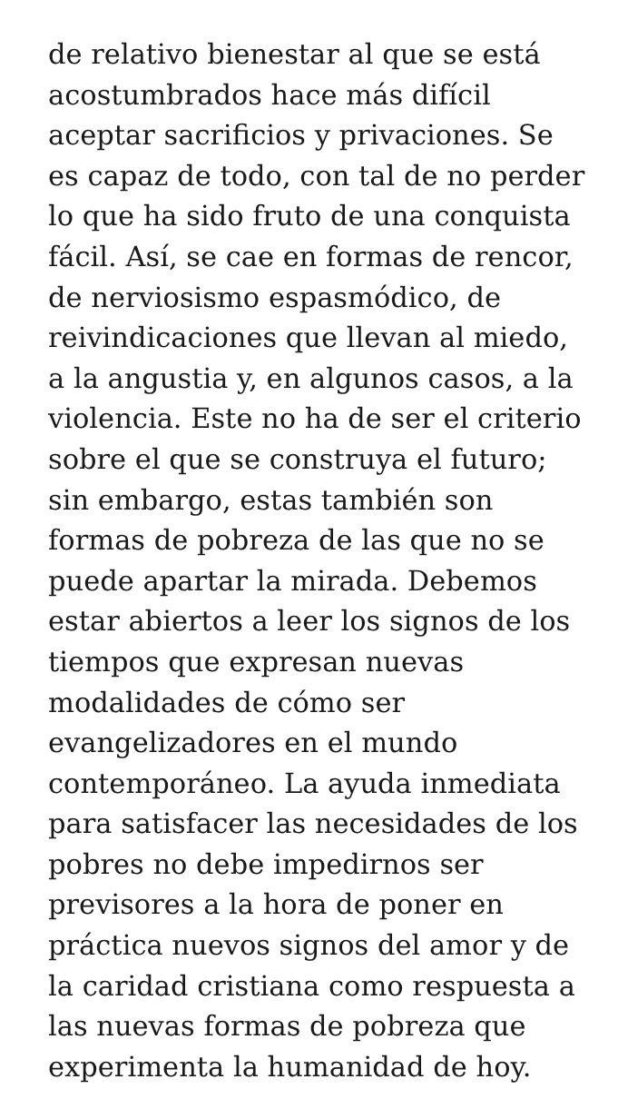de relativo bienestar al que se está
acostumbrados hace más difícil
aceptar sacrificios y privaciones. Se
es capaz de todo, con tal de no perder
lo que ha sido fruto de una conquista
fácil. Así, se cae en formas de rencor,
de nerviosismo espasmódico, de
reivindicaciones que llevan al miedo,
a la angustia y, en algunos casos, a la
violencia. Este no ha de ser el criterio
sobre el que se construya el futuro;
sin embargo, estas también son
formas de pobreza de las que no se
puede apartar la mirada. Debemos
estar abiertos a leer los signos de los
tiempos que expresan nuevas
modalidades de cómo ser
evangelizadores en el mundo
contemporáneo. La ayuda inmediata
para satisfacer las necesidades de los
pobres no debe impedirnos ser
previsores a la hora de poner en
práctica nuevos signos del amor y de
la caridad cristiana como respuesta a
las nuevas formas de pobreza que
experimenta la humanidad de hoy.